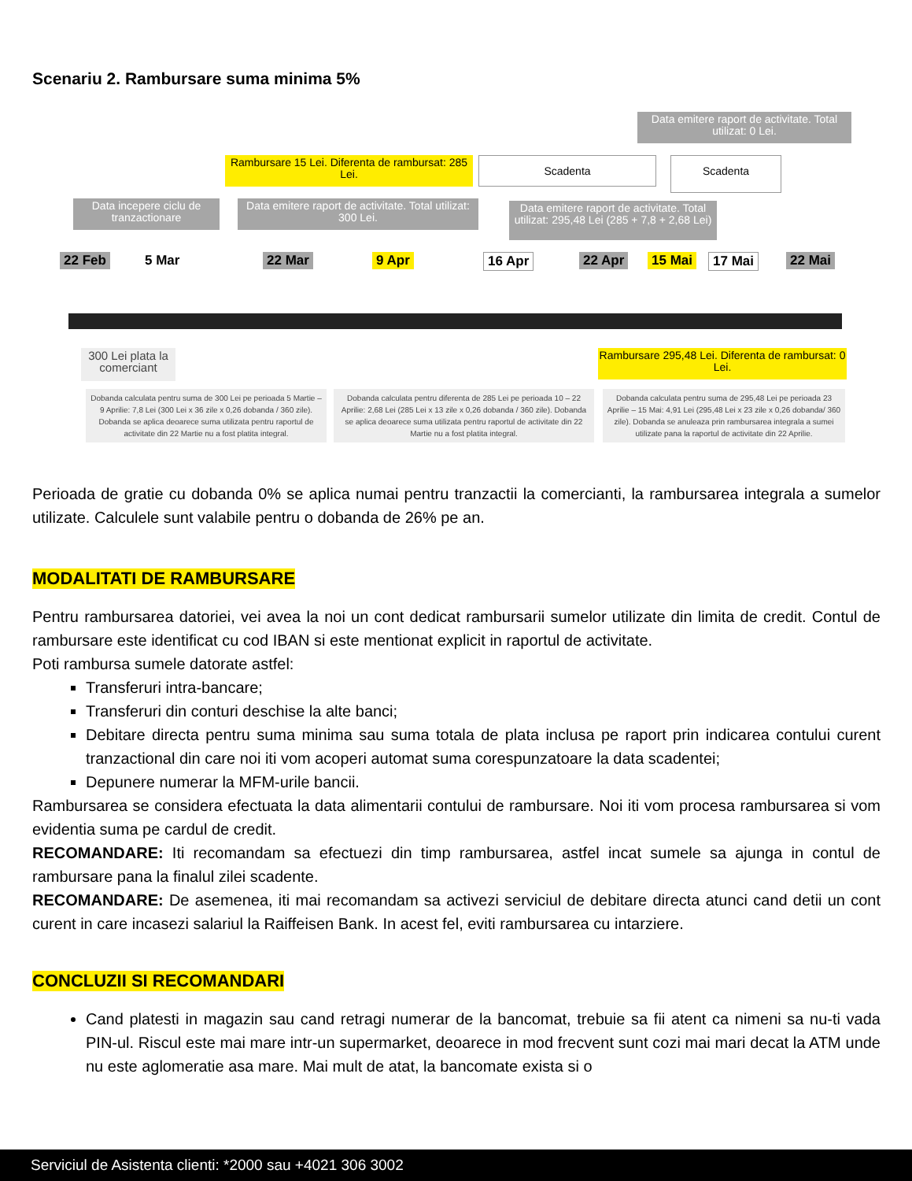Scenariu 2. Rambursare suma minima 5%
Data emitere raport de activitate. Total utilizat: 0 Lei.
Rambursare 15 Lei. Diferenta de rambursat: 285 Lei.
Scadenta Scadenta
Data incepere ciclu de tranzactionare
Data emitere raport de activitate. Total utilizat: 300 Lei.
Data emitere raport de activitate. Total utilizat: 295,48 Lei (285 + 7,8 + 2,68 Lei)
22 Feb 5 Mar 22 Mar 9 Apr 16 Apr 22 Apr 15 Mai 17 Mai 22 Mai
300 Lei plata la comerciant
Rambursare 295,48 Lei. Diferenta de rambursat: 0 Lei.
Dobanda calculata pentru suma de 300 Lei pe perioada 5 Martie – 9 Aprilie: 7,8 Lei (300 Lei x 36 zile x 0,26 dobanda / 360 zile). Dobanda se aplica deoarece suma utilizata pentru raportul de activitate din 22 Martie nu a fost platita integral.
Dobanda calculata pentru diferenta de 285 Lei pe perioada 10 – 22 Aprilie: 2,68 Lei (285 Lei x 13 zile x 0,26 dobanda / 360 zile). Dobanda se aplica deoarece suma utilizata pentru raportul de activitate din 22 Martie nu a fost platita integral.
Dobanda calculata pentru suma de 295,48 Lei pe perioada 23 Aprilie – 15 Mai: 4,91 Lei (295,48 Lei x 23 zile x 0,26 dobanda/ 360 zile). Dobanda se anuleaza prin rambursarea integrala a sumei utilizate pana la raportul de activitate din 22 Aprilie.
Perioada de gratie cu dobanda 0% se aplica numai pentru tranzactii la comercianti, la rambursarea integrala a sumelor utilizate. Calculele sunt valabile pentru o dobanda de 26% pe an.
MODALITATI DE RAMBURSARE
Pentru rambursarea datoriei, vei avea la noi un cont dedicat rambursarii sumelor utilizate din limita de credit. Contul de rambursare este identificat cu cod IBAN si este mentionat explicit in raportul de activitate.
Poti rambursa sumele datorate astfel:
Transferuri intra-bancare;
Transferuri din conturi deschise la alte banci;
Debitare directa pentru suma minima sau suma totala de plata inclusa pe raport prin indicarea contului curent tranzactional din care noi iti vom acoperi automat suma corespunzatoare la data scadentei;
Depunere numerar la MFM-urile bancii.
Rambursarea se considera efectuata la data alimentarii contului de rambursare. Noi iti vom procesa rambursarea si vom evidentia suma pe cardul de credit.
RECOMANDARE: Iti recomandam sa efectuezi din timp rambursarea, astfel incat sumele sa ajunga in contul de rambursare pana la finalul zilei scadente.
RECOMANDARE: De asemenea, iti mai recomandam sa activezi serviciul de debitare directa atunci cand detii un cont curent in care incasezi salariul la Raiffeisen Bank. In acest fel, eviti rambursarea cu intarziere.
CONCLUZII SI RECOMANDARI
Cand platesti in magazin sau cand retragi numerar de la bancomat, trebuie sa fii atent ca nimeni sa nu-ti vada PIN-ul. Riscul este mai mare intr-un supermarket, deoarece in mod frecvent sunt cozi mai mari decat la ATM unde nu este aglomeratie asa mare. Mai mult de atat, la bancomate exista si o
Serviciul de Asistenta clienti: *2000 sau +4021 306 3002